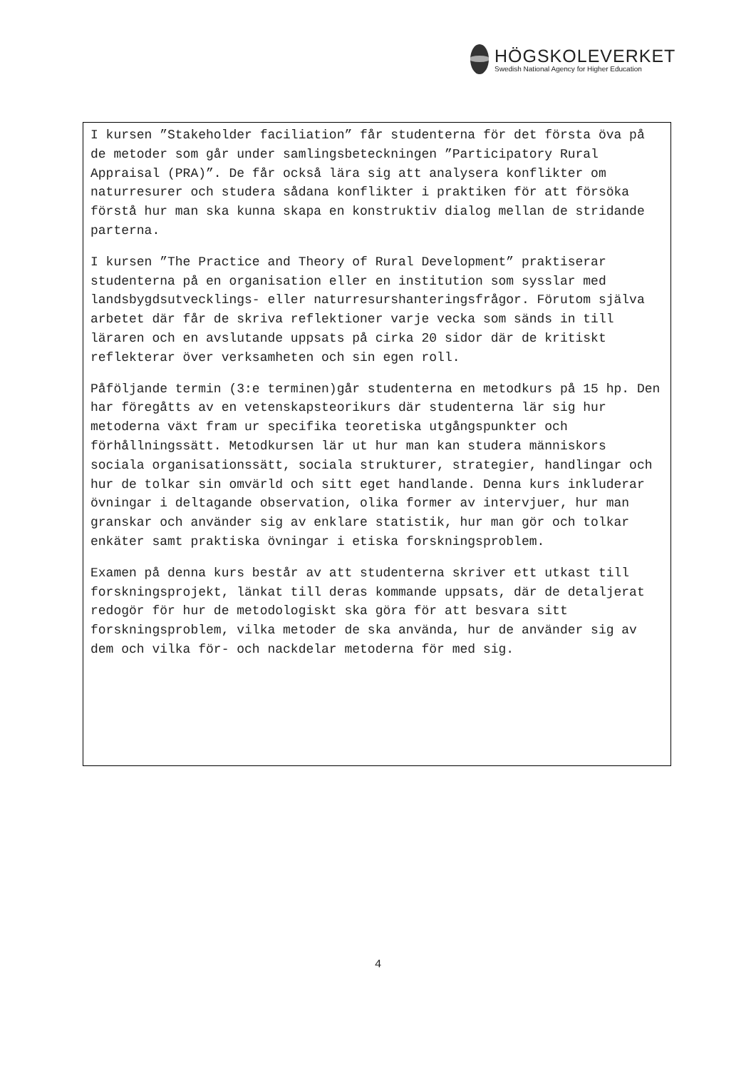HÖGSKOLEVERKET
Swedish National Agency for Higher Education
I kursen ”Stakeholder faciliation” får studenterna för det första öva på de metoder som går under samlingsbeteckningen ”Participatory Rural Appraisal (PRA)”. De får också lära sig att analysera konflikter om naturresurer och studera sådana konflikter i praktiken för att försöka förstå hur man ska kunna skapa en konstruktiv dialog mellan de stridande parterna.
I kursen ”The Practice and Theory of Rural Development” praktiserar studenterna på en organisation eller en institution som sysslar med landsbygdsutvecklings- eller naturresurshanteringsfrågor. Förutom själva arbetet där får de skriva reflektioner varje vecka som sänds in till läraren och en avslutande uppsats på cirka 20 sidor där de kritiskt reflekterar över verksamheten och sin egen roll.
Påföljande termin (3:e terminen)går studenterna en metodkurs på 15 hp. Den har föregåtts av en vetenskapsteorikurs där studenterna lär sig hur metoderna växt fram ur specifika teoretiska utgångspunkter och förhållningssätt. Metodkursen lär ut hur man kan studera människors sociala organisationssätt, sociala strukturer, strategier, handlingar och hur de tolkar sin omvärld och sitt eget handlande. Denna kurs inkluderar övningar i deltagande observation, olika former av intervjuer, hur man granskar och använder sig av enklare statistik, hur man gör och tolkar enkäter samt praktiska övningar i etiska forskningsproblem.
Examen på denna kurs består av att studenterna skriver ett utkast till forskningsprojekt, länkat till deras kommande uppsats, där de detaljerat redogör för hur de metodologiskt ska göra för att besvara sitt forskningsproblem, vilka metoder de ska använda, hur de använder sig av dem och vilka för- och nackdelar metoderna för med sig.
4